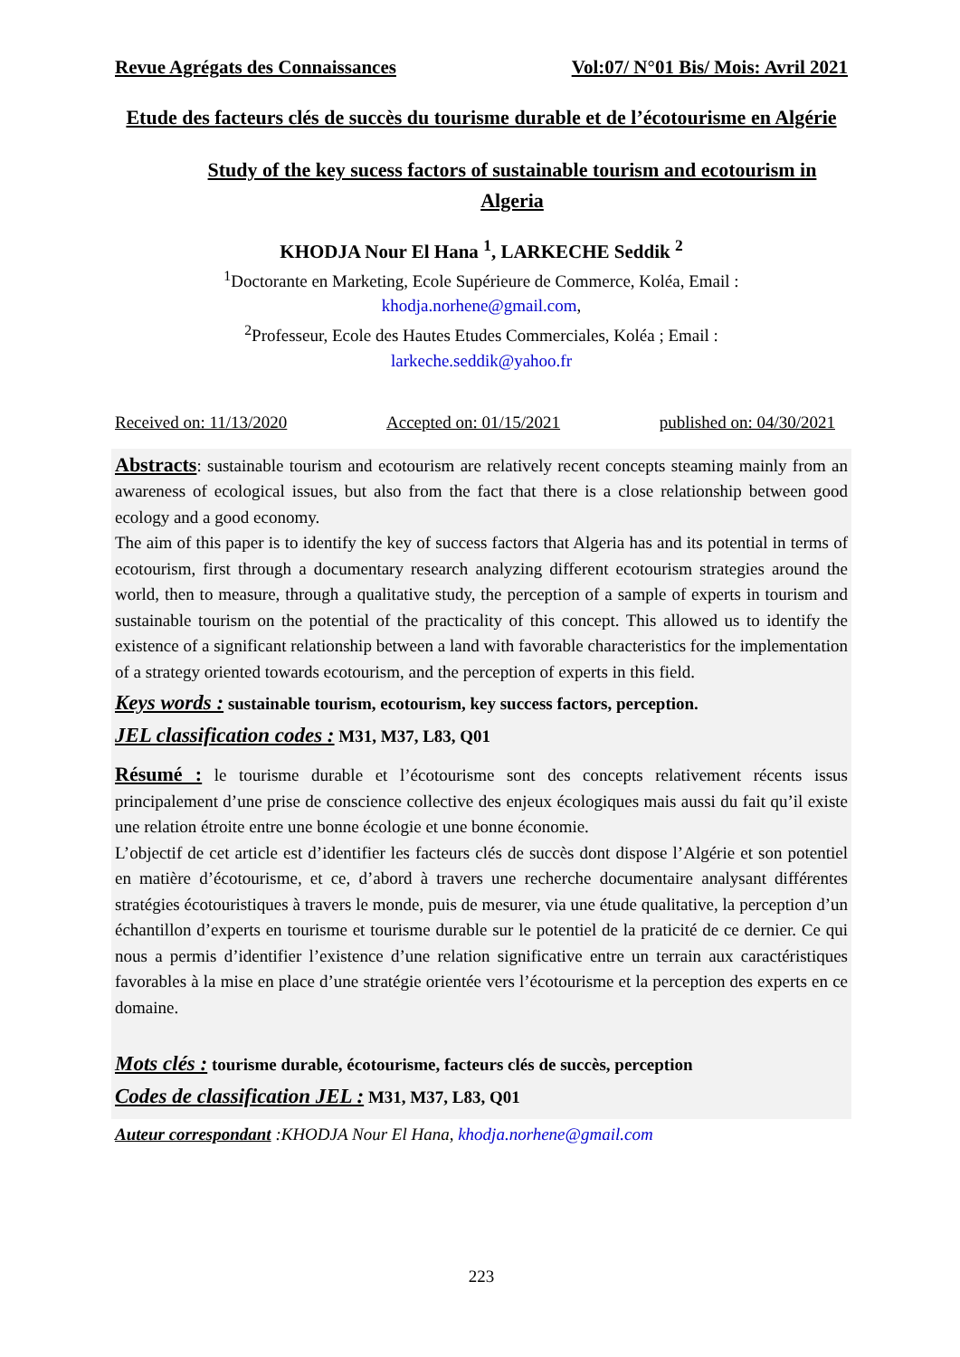Revue Agrégats des Connaissances Vol:07/ N°01 Bis/ Mois: Avril 2021
Etude des facteurs clés de succès du tourisme durable et de l’écotourisme en Algérie
Study of the key sucess factors of sustainable tourism and ecotourism in Algeria
KHODJA Nour El Hana <sup>1</sup>, LARKECHE Seddik <sup>2</sup>
<sup>1</sup> Doctorante en Marketing, Ecole Supérieure de Commerce, Koléa, Email :
khodja.norhene@gmail.com,
<sup>2</sup> Professeur, Ecole des Hautes Etudes Commerciales, Koléa ; Email :
larkeche.seddik@yahoo.fr
Received on: 11/13/2020 Accepted on: 01/15/2021 published on: 04/30/2021
Abstracts: sustainable tourism and ecotourism are relatively recent concepts steaming mainly from an awareness of ecological issues, but also from the fact that there is a close relationship between good ecology and a good economy.
The aim of this paper is to identify the key of success factors that Algeria has and its potential in terms of ecotourism, first through a documentary research analyzing different ecotourism strategies around the world, then to measure, through a qualitative study, the perception of a sample of experts in tourism and sustainable tourism on the potential of the practicality of this concept. This allowed us to identify the existence of a significant relationship between a land with favorable characteristics for the implementation of a strategy oriented towards ecotourism, and the perception of experts in this field.
Keys words : sustainable tourism, ecotourism, key success factors, perception.
JEL classification codes : M31, M37, L83, Q01
Résumé : le tourisme durable et l’écotourisme sont des concepts relativement récents issus principalement d’une prise de conscience collective des enjeux écologiques mais aussi du fait qu’il existe une relation étroite entre une bonne écologie et une bonne économie.
L’objectif de cet article est d’identifier les facteurs clés de succès dont dispose l’Algérie et son potentiel en matière d’écotourisme, et ce, d’abord à travers une recherche documentaire analysant différentes stratégies écotouristiques à travers le monde, puis de mesurer, via une étude qualitative, la perception d’un échantillon d’experts en tourisme et tourisme durable sur le potentiel de la praticité de ce dernier. Ce qui nous a permis d’identifier l’existence d’une relation significative entre un terrain aux caractéristiques favorables à la mise en place d’une stratégie orientée vers l’écotourisme et la perception des experts en ce domaine.
Mots clés : tourisme durable, écotourisme, facteurs clés de succès, perception
Codes de classification JEL : M31, M37, L83, Q01
Auteur correspondant :KHODJA Nour El Hana, khodja.norhene@gmail.com
223